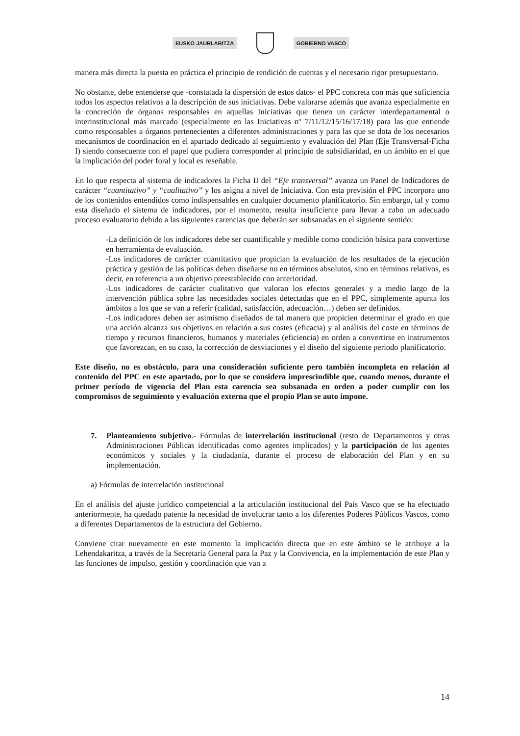EUSKO JAURLARITZA GOBIERNO VASCO
manera más directa la puesta en práctica el principio de rendición de cuentas y el necesario rigor presupuestario.
No obstante, debe entenderse que -constatada la dispersión de estos datos- el PPC concreta con más que suficiencia todos los aspectos relativos a la descripción de sus iniciativas. Debe valorarse además que avanza especialmente en la concreción de órganos responsables en aquellas Iniciativas que tienen un carácter interdepartamental o interinstitucional más marcado (especialmente en las Iniciativas nº 7/11/12/15/16/17/18) para las que entiende como responsables a órganos pertenecientes a diferentes administraciones y para las que se dota de los necesarios mecanismos de coordinación en el apartado dedicado al seguimiento y evaluación del Plan (Eje Transversal-Ficha I) siendo consecuente con el papel que pudiera corresponder al principio de subsidiaridad, en un ámbito en el que la implicación del poder foral y local es reseñable.
En lo que respecta al sistema de indicadores la Ficha II del “Eje transversal” avanza un Panel de Indicadores de carácter “cuantitativo” y “cualitativo” y los asigna a nivel de Iniciativa. Con esta previsión el PPC incorpora uno de los contenidos entendidos como indispensables en cualquier documento planificatorio. Sin embargo, tal y como esta diseñado el sistema de indicadores, por el momento, resulta insuficiente para llevar a cabo un adecuado proceso evaluatorio debido a las siguientes carencias que deberán ser subsanadas en el siguiente sentido:
-La definición de los indicadores debe ser cuantificable y medible como condición básica para convertirse en herramienta de evaluación.
-Los indicadores de carácter cuantitativo que propician la evaluación de los resultados de la ejecución práctica y gestión de las políticas deben diseñarse no en términos absolutos, sino en términos relativos, es decir, en referencia a un objetivo preestablecido con anterioridad.
-Los indicadores de carácter cualitativo que valoran los efectos generales y a medio largo de la intervención pública sobre las necesidades sociales detectadas que en el PPC, simplemente apunta los ámbitos a los que se van a referir (calidad, satisfacción, adecuación…) deben ser definidos.
-Los indicadores deben ser asimismo diseñados de tal manera que propicien determinar el grado en que una acción alcanza sus objetivos en relación a sus costes (eficacia) y al análisis del coste en términos de tiempo y recursos financieros, humanos y materiales (eficiencia) en orden a convertirse en instrumentos que favorezcan, en su caso, la corrección de desviaciones y el diseño del siguiente periodo planificatorio.
Este diseño, no es obstáculo, para una consideración suficiente pero también incompleta en relación al contenido del PPC en este apartado, por lo que se considera imprescindible que, cuando menos, durante el primer período de vigencia del Plan esta carencia sea subsanada en orden a poder cumplir con los compromisos de seguimiento y evaluación externa que el propio Plan se auto impone.
7. Planteamiento subjetivo.- Fórmulas de interrelación institucional (resto de Departamentos y otras Administraciones Públicas identificadas como agentes implicados) y la participación de los agentes económicos y sociales y la ciudadanía, durante el proceso de elaboración del Plan y en su implementación.
a) Fórmulas de interrelación institucional
En el análisis del ajuste jurídico competencial a la articulación institucional del País Vasco que se ha efectuado anteriormente, ha quedado patente la necesidad de involucrar tanto a los diferentes Poderes Públicos Vascos, como a diferentes Departamentos de la estructura del Gobierno.
Conviene citar nuevamente en este momento la implicación directa que en este ámbito se le atribuye a la Lehendakaritza, a través de la Secretaría General para la Paz y la Convivencia, en la implementación de este Plan y las funciones de impulso, gestión y coordinación que van a
14